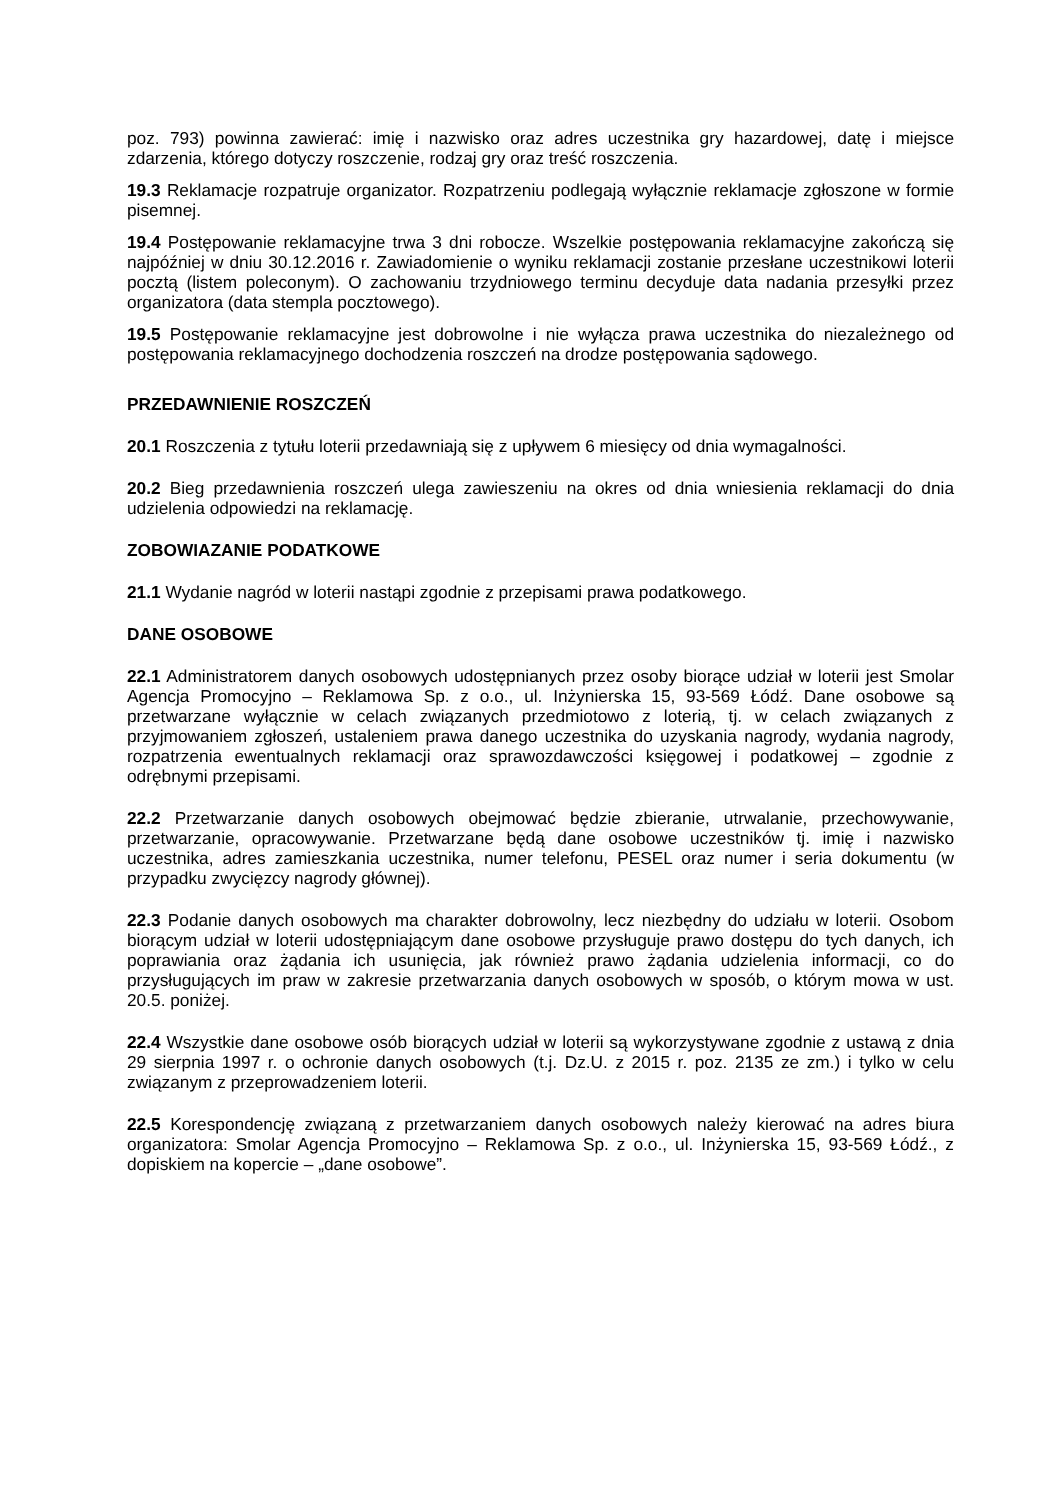poz. 793) powinna zawierać: imię i nazwisko oraz adres uczestnika gry hazardowej, datę i miejsce zdarzenia, którego dotyczy roszczenie, rodzaj gry oraz treść roszczenia.
19.3 Reklamacje rozpatruje organizator. Rozpatrzeniu podlegają wyłącznie reklamacje zgłoszone w formie pisemnej.
19.4 Postępowanie reklamacyjne trwa 3 dni robocze. Wszelkie postępowania reklamacyjne zakończą się najpóźniej w dniu 30.12.2016 r. Zawiadomienie o wyniku reklamacji zostanie przesłane uczestnikowi loterii pocztą (listem poleconym). O zachowaniu trzydniowego terminu decyduje data nadania przesyłki przez organizatora (data stempla pocztowego).
19.5 Postępowanie reklamacyjne jest dobrowolne i nie wyłącza prawa uczestnika do niezależnego od postępowania reklamacyjnego dochodzenia roszczeń na drodze postępowania sądowego.
PRZEDAWNIENIE ROSZCZEŃ
20.1 Roszczenia z tytułu loterii przedawniają się z upływem 6 miesięcy od dnia wymagalności.
20.2 Bieg przedawnienia roszczeń ulega zawieszeniu na okres od dnia wniesienia reklamacji do dnia udzielenia odpowiedzi na reklamację.
ZOBOWIAZANIE PODATKOWE
21.1 Wydanie nagród w loterii nastąpi zgodnie z przepisami prawa podatkowego.
DANE OSOBOWE
22.1 Administratorem danych osobowych udostępnianych przez osoby biorące udział w loterii jest Smolar Agencja Promocyjno – Reklamowa Sp. z o.o., ul. Inżynierska 15, 93-569 Łódź. Dane osobowe są przetwarzane wyłącznie w celach związanych przedmiotowo z loterią, tj. w celach związanych z przyjmowaniem zgłoszeń, ustaleniem prawa danego uczestnika do uzyskania nagrody, wydania nagrody, rozpatrzenia ewentualnych reklamacji oraz sprawozdawczości księgowej i podatkowej – zgodnie z odrębnymi przepisami.
22.2 Przetwarzanie danych osobowych obejmować będzie zbieranie, utrwalanie, przechowywanie, przetwarzanie, opracowywanie. Przetwarzane będą dane osobowe uczestników tj. imię i nazwisko uczestnika, adres zamieszkania uczestnika, numer telefonu, PESEL oraz numer i seria dokumentu (w przypadku zwycięzcy nagrody głównej).
22.3 Podanie danych osobowych ma charakter dobrowolny, lecz niezbędny do udziału w loterii. Osobom biorącym udział w loterii udostępniającym dane osobowe przysługuje prawo dostępu do tych danych, ich poprawiania oraz żądania ich usunięcia, jak również prawo żądania udzielenia informacji, co do przysługujących im praw w zakresie przetwarzania danych osobowych w sposób, o którym mowa w ust. 20.5. poniżej.
22.4 Wszystkie dane osobowe osób biorących udział w loterii są wykorzystywane zgodnie z ustawą z dnia 29 sierpnia 1997 r. o ochronie danych osobowych (t.j. Dz.U. z 2015 r. poz. 2135 ze zm.) i tylko w celu związanym z przeprowadzeniem loterii.
22.5 Korespondencję związaną z przetwarzaniem danych osobowych należy kierować na adres biura organizatora: Smolar Agencja Promocyjno – Reklamowa Sp. z o.o., ul. Inżynierska 15, 93-569 Łódź., z dopiskiem na kopercie – „dane osobowe”.